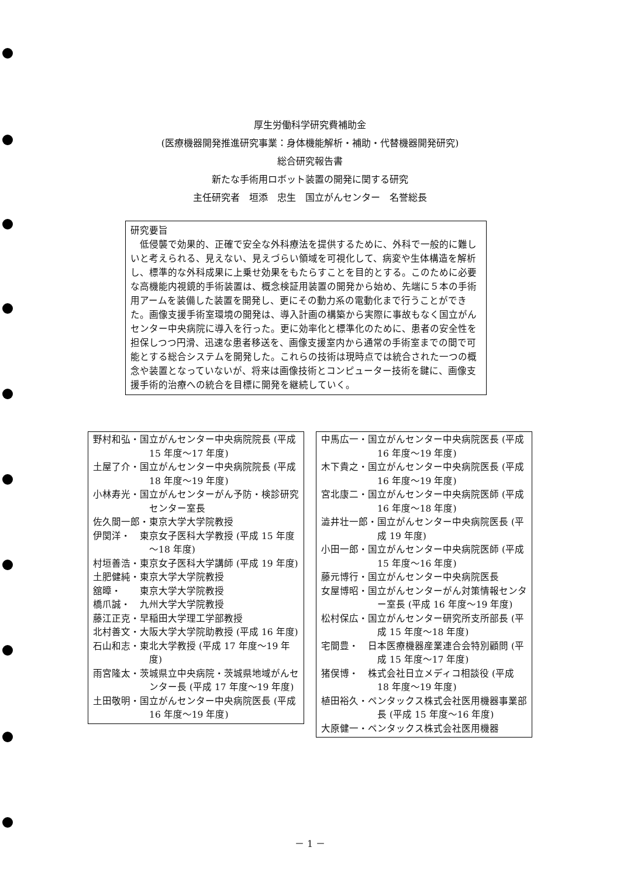厚生労働科学研究費補助金
(医療機器開発推進研究事業：身体機能解析・補助・代替機器開発研究)
総合研究報告書
新たな手術用ロボット装置の開発に関する研究
主任研究者　垣添　忠生　国立がんセンター　名誉総長
研究要旨
低侵襲で効果的、正確で安全な外科療法を提供するために、外科で一般的に難しいと考えられる、見えない、見えづらい領域を可視化して、病変や生体構造を解析し、標準的な外科成果に上乗せ効果をもたらすことを目的とする。このために必要な高機能内視鏡的手術装置は、概念検証用装置の開発から始め、先端に５本の手術用アームを装備した装置を開発し、更にその動力系の電動化まで行うことができた。画像支援手術室環境の開発は、導入計画の構築から実際に事故もなく国立がんセンター中央病院に導入を行った。更に効率化と標準化のために、患者の安全性を担保しつつ円滑、迅速な患者移送を、画像支援室内から通常の手術室までの間で可能とする総合システムを開発した。これらの技術は現時点では統合された一つの概念や装置となっていないが、将来は画像技術とコンピューター技術を鍵に、画像支援手術的治療への統合を目標に開発を継続していく。
野村和弘・国立がんセンター中央病院院長 (平成 15 年度～17 年度)
土屋了介・国立がんセンター中央病院院長 (平成 18 年度～19 年度)
小林寿光・国立がんセンターがん予防・検診研究センター室長
佐久間一郎・東京大学大学院教授
伊関洋・　東京女子医科大学教授 (平成 15 年度～18 年度)
村垣善浩・東京女子医科大学講師 (平成 19 年度)
土肥健純・東京大学大学院教授
舘暲・　　東京大学大学院教授
橋爪誠・　九州大学大学院教授
藤江正克・早稲田大学理工学部教授
北村善文・大阪大学大学院助教授 (平成 16 年度)
石山和志・東北大学教授 (平成 17 年度～19 年度)
雨宮隆太・茨城県立中央病院・茨城県地域がんセンター長 (平成 17 年度～19 年度)
土田敬明・国立がんセンター中央病院医長 (平成 16 年度～19 年度)
中馬広一・国立がんセンター中央病院医長 (平成 16 年度～19 年度)
木下貴之・国立がんセンター中央病院医長 (平成 16 年度～19 年度)
宮北康二・国立がんセンター中央病院医師 (平成 16 年度～18 年度)
澁井壮一郎・国立がんセンター中央病院医長 (平成 19 年度)
小田一郎・国立がんセンター中央病院医師 (平成 15 年度～16 年度)
藤元博行・国立がんセンター中央病院医長
女屋博昭・国立がんセンターがん対策情報センター室長 (平成 16 年度～19 年度)
松村保広・国立がんセンター研究所支所部長 (平成 15 年度～18 年度)
宅間豊・　日本医療機器産業連合会特別顧問 (平成 15 年度～17 年度)
猪俣博・　株式会社日立メディコ相談役 (平成 18 年度～19 年度)
植田裕久・ペンタックス株式会社医用機器事業部長 (平成 15 年度～16 年度)
大原健一・ペンタックス株式会社医用機器
－ 1 －